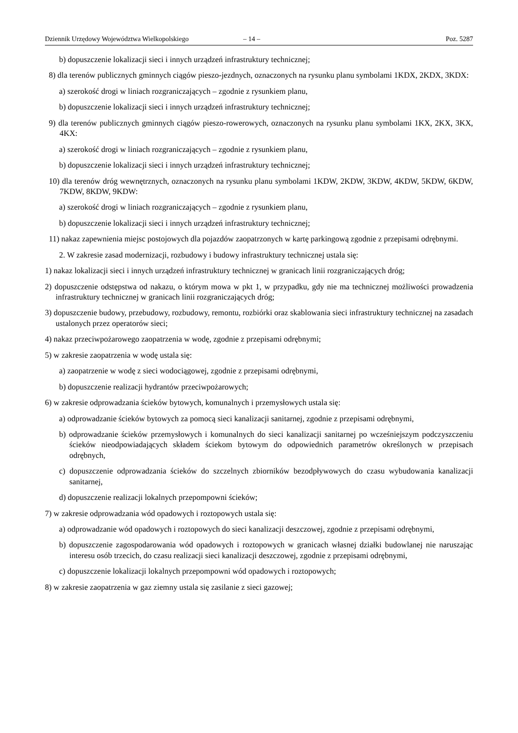Dziennik Urzędowy Województwa Wielkopolskiego – 14 – Poz. 5287
b) dopuszczenie lokalizacji sieci i innych urządzeń infrastruktury technicznej;
8) dla terenów publicznych gminnych ciągów pieszo-jezdnych, oznaczonych na rysunku planu symbolami 1KDX, 2KDX, 3KDX:
a) szerokość drogi w liniach rozgraniczających – zgodnie z rysunkiem planu,
b) dopuszczenie lokalizacji sieci i innych urządzeń infrastruktury technicznej;
9) dla terenów publicznych gminnych ciągów pieszo-rowerowych, oznaczonych na rysunku planu symbolami 1KX, 2KX, 3KX, 4KX:
a) szerokość drogi w liniach rozgraniczających – zgodnie z rysunkiem planu,
b) dopuszczenie lokalizacji sieci i innych urządzeń infrastruktury technicznej;
10) dla terenów dróg wewnętrznych, oznaczonych na rysunku planu symbolami 1KDW, 2KDW, 3KDW, 4KDW, 5KDW, 6KDW, 7KDW, 8KDW, 9KDW:
a) szerokość drogi w liniach rozgraniczających – zgodnie z rysunkiem planu,
b) dopuszczenie lokalizacji sieci i innych urządzeń infrastruktury technicznej;
11) nakaz zapewnienia miejsc postojowych dla pojazdów zaopatrzonych w kartę parkingową zgodnie z przepisami odrębnymi.
2. W zakresie zasad modernizacji, rozbudowy i budowy infrastruktury technicznej ustala się:
1) nakaz lokalizacji sieci i innych urządzeń infrastruktury technicznej w granicach linii rozgraniczających dróg;
2) dopuszczenie odstępstwa od nakazu, o którym mowa w pkt 1, w przypadku, gdy nie ma technicznej możliwości prowadzenia infrastruktury technicznej w granicach linii rozgraniczających dróg;
3) dopuszczenie budowy, przebudowy, rozbudowy, remontu, rozbiórki oraz skablowania sieci infrastruktury technicznej na zasadach ustalonych przez operatorów sieci;
4) nakaz przeciwpożarowego zaopatrzenia w wodę, zgodnie z przepisami odrębnymi;
5) w zakresie zaopatrzenia w wodę ustala się:
a) zaopatrzenie w wodę z sieci wodociągowej, zgodnie z przepisami odrębnymi,
b) dopuszczenie realizacji hydrantów przeciwpożarowych;
6) w zakresie odprowadzania ścieków bytowych, komunalnych i przemysłowych ustala się:
a) odprowadzanie ścieków bytowych za pomocą sieci kanalizacji sanitarnej, zgodnie z przepisami odrębnymi,
b) odprowadzanie ścieków przemysłowych i komunalnych do sieci kanalizacji sanitarnej po wcześniejszym podczyszczeniu ścieków nieodpowiadających składem ściekom bytowym do odpowiednich parametrów określonych w przepisach odrębnych,
c) dopuszczenie odprowadzania ścieków do szczelnych zbiorników bezodpływowych do czasu wybudowania kanalizacji sanitarnej,
d) dopuszczenie realizacji lokalnych przepompowni ścieków;
7) w zakresie odprowadzania wód opadowych i roztopowych ustala się:
a) odprowadzanie wód opadowych i roztopowych do sieci kanalizacji deszczowej, zgodnie z przepisami odrębnymi,
b) dopuszczenie zagospodarowania wód opadowych i roztopowych w granicach własnej działki budowlanej nie naruszając interesu osób trzecich, do czasu realizacji sieci kanalizacji deszczowej, zgodnie z przepisami odrębnymi,
c) dopuszczenie lokalizacji lokalnych przepompowni wód opadowych i roztopowych;
8) w zakresie zaopatrzenia w gaz ziemny ustala się zasilanie z sieci gazowej;